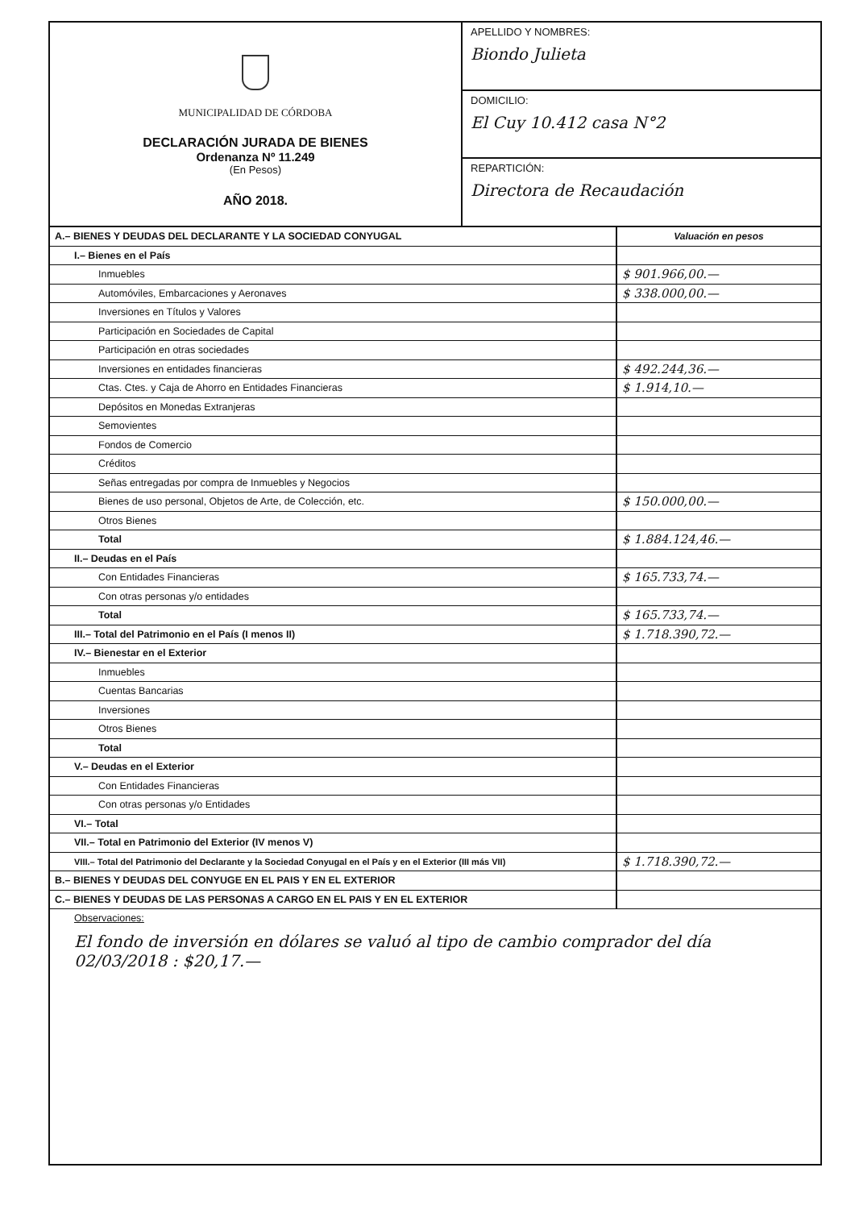MUNICIPALIDAD DE CÓRDOBA
DECLARACIÓN JURADA DE BIENES
Ordenanza Nº 11.249
(En Pesos)
AÑO 2018.
APELLIDO Y NOMBRES:
Biondo Julieta
DOMICILIO:
El Cuy 10.412 casa N°2
REPARTICIÓN:
Directora de Recaudación
| A.– BIENES Y DEUDAS DEL DECLARANTE Y LA SOCIEDAD CONYUGAL | Valuación en pesos |
| --- | --- |
| I.– Bienes en el País | |
| Inmuebles | $ 901.966,00.— |
| Automóviles, Embarcaciones y Aeronaves | $ 338.000,00.— |
| Inversiones en Títulos y Valores | |
| Participación en Sociedades de Capital | |
| Participación en otras sociedades | |
| Inversiones en entidades financieras | $ 492.244,36.— |
| Ctas. Ctes. y Caja de Ahorro en Entidades Financieras | $ 1.914,10.— |
| Depósitos en Monedas Extranjeras | |
| Semovientes | |
| Fondos de Comercio | |
| Créditos | |
| Señas entregadas por compra de Inmuebles y Negocios | |
| Bienes de uso personal, Objetos de Arte, de Colección, etc. | $ 150.000,00.— |
| Otros Bienes | |
| Total | $ 1.884.124,46.— |
| II.– Deudas en el País | |
| Con Entidades Financieras | $ 165.733,74.— |
| Con otras personas y/o entidades | |
| Total | $ 165.733,74.— |
| III.– Total del Patrimonio en el País (I menos II) | $ 1.718.390,72.— |
| IV.– Bienestar en el Exterior | |
| Inmuebles | |
| Cuentas Bancarias | |
| Inversiones | |
| Otros Bienes | |
| Total | |
| V.– Deudas en el Exterior | |
| Con Entidades Financieras | |
| Con otras personas y/o Entidades | |
| VI.– Total | |
| VII.– Total en Patrimonio del Exterior (IV menos V) | |
| VIII.– Total del Patrimonio del Declarante y la Sociedad Conyugal en el País y en el Exterior (III más VII) | $ 1.718.390,72.— |
| B.– BIENES Y DEUDAS DEL CONYUGE EN EL PAIS Y EN EL EXTERIOR | |
| C.– BIENES Y DEUDAS DE LAS PERSONAS A CARGO EN EL PAIS Y EN EL EXTERIOR | |
Observaciones:
El fondo de inversión en dólares se valuó al tipo de cambio comprador del día 02/03/2018 : $20,17.—